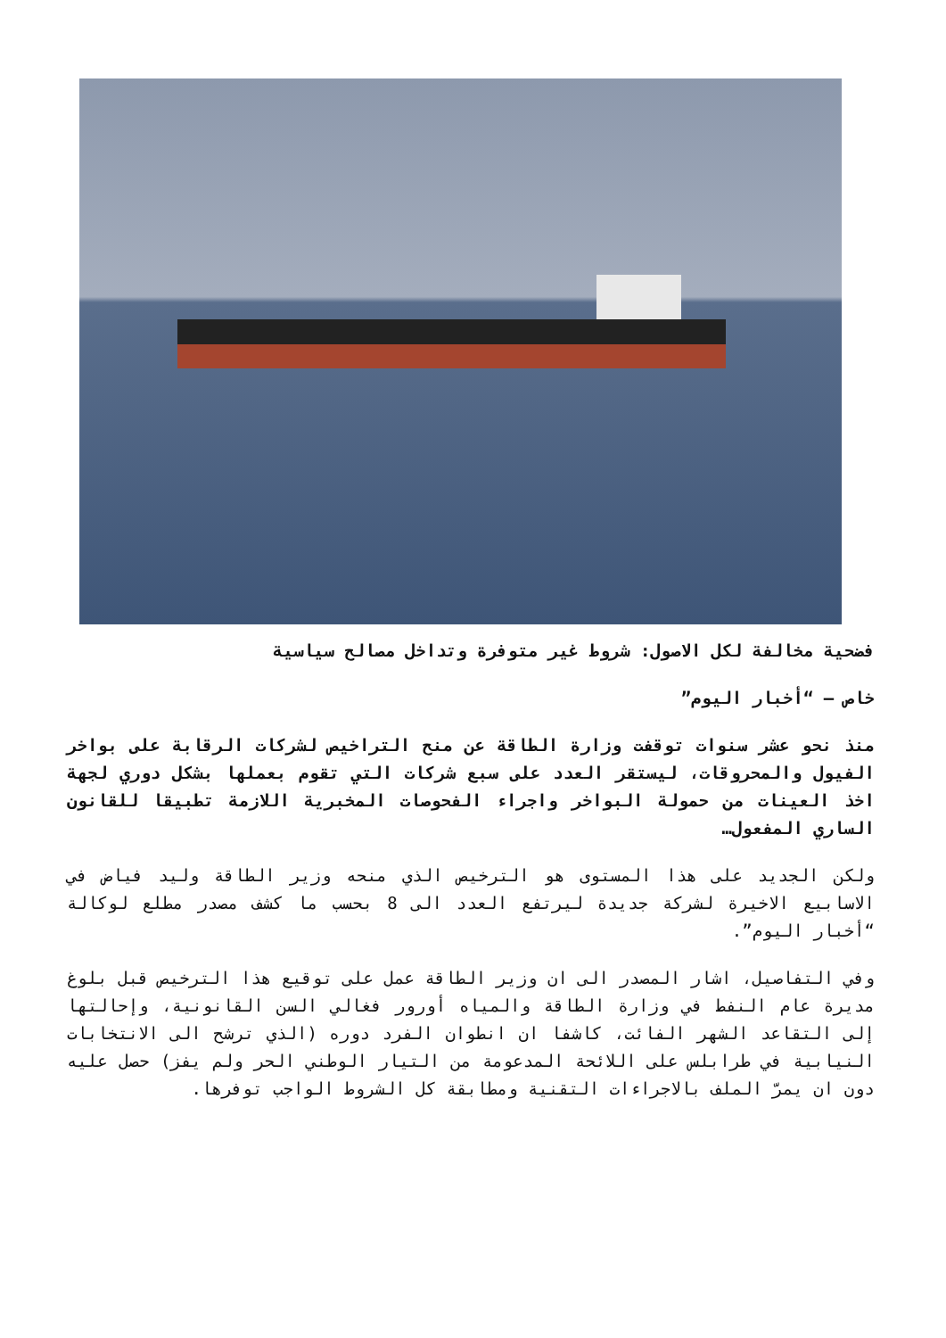فضحية مخالفة لكل الاصول: شروط غير متوفرة وتداخل مصالح سياسية
خاص – “أخبار اليوم”
منذ نحو عشر سنوات توقفت وزارة الطاقة عن منح التراخيص لشركات الرقابة على بواخر الفيول والمحروقات، ليستقر العدد على سبع شركات التي تقوم بعملها بشكل دوري لجهة اخذ العينات من حمولة البواخر واجراء الفحوصات المخبرية اللازمة تطبيقا للقانون الساري المفعول…
ولكن الجديد على هذا المستوى هو الترخيص الذي منحه وزير الطاقة وليد فياض في الاسابيع الاخيرة لشركة جديدة ليرتفع العدد الى 8 بحسب ما كشف مصدر مطلع لوكالة “أخبار اليوم”.
وفي التفاصيل، اشار المصدر الى ان وزير الطاقة عمل على توقيع هذا الترخيص قبل بلوغ مديرة عام النفط في وزارة الطاقة والمياه أورور فغالي السن القانونية، وإحالتها إلى التقاعد الشهر الفائت، كاشفا ان انطوان الفرد دوره (الذي ترشح الى الانتخابات النيابية في طرابلس على اللائحة المدعومة من التيار الوطني الحر ولم يفز) حصل عليه دون ان يمرّ الملف بالاجراءات التقنية ومطابقة كل الشروط الواجب توفرها.